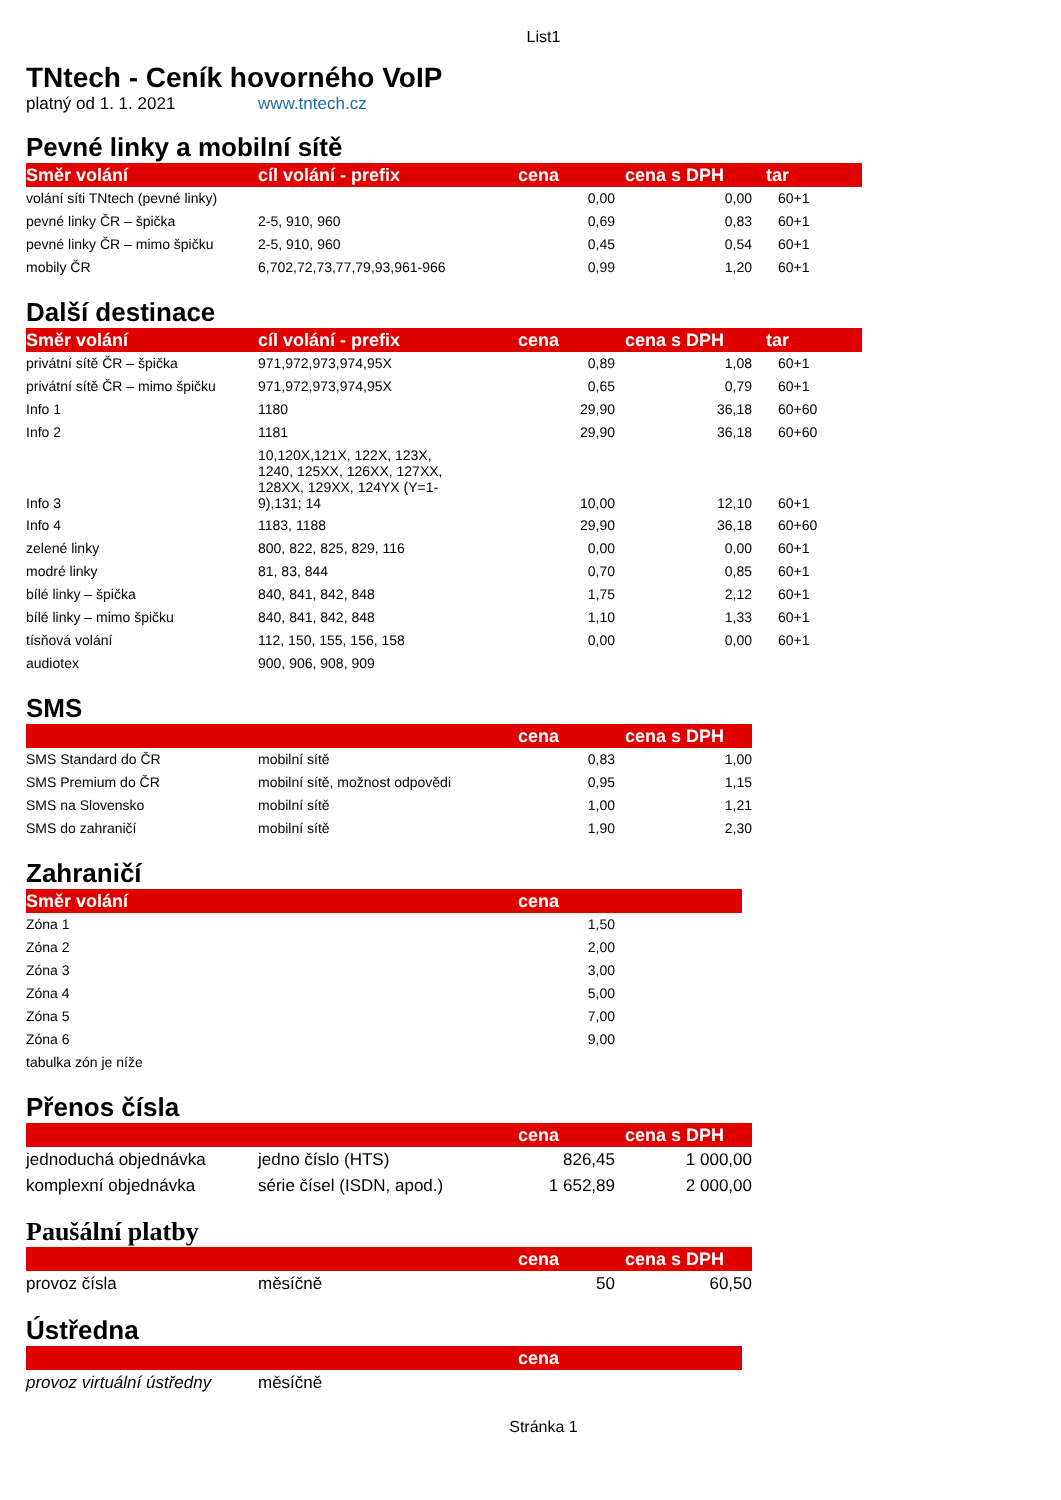List1
TNtech - Ceník hovorného VoIP
platný od 1. 1. 2021 www.tntech.cz
Pevné linky a mobilní sítě
| Směr volání | cíl volání - prefix | cena | cena s DPH | tar |
| --- | --- | --- | --- | --- |
| volání síti TNtech (pevné linky) | | 0,00 | 0,00 | 60+1 |
| pevné linky ČR – špička | 2-5, 910, 960 | 0,69 | 0,83 | 60+1 |
| pevné linky ČR – mimo špičku | 2-5, 910, 960 | 0,45 | 0,54 | 60+1 |
| mobily ČR | 6,702,72,73,77,79,93,961-966 | 0,99 | 1,20 | 60+1 |
Další destinace
| Směr volání | cíl volání - prefix | cena | cena s DPH | tar |
| --- | --- | --- | --- | --- |
| privátní sítě ČR – špička | 971,972,973,974,95X | 0,89 | 1,08 | 60+1 |
| privátní sítě ČR – mimo špičku | 971,972,973,974,95X | 0,65 | 0,79 | 60+1 |
| Info 1 | 1180 | 29,90 | 36,18 | 60+60 |
| Info 2 | 1181 | 29,90 | 36,18 | 60+60 |
| Info 3 | 10,120X,121X, 122X, 123X, 1240, 125XX, 126XX, 127XX, 128XX, 129XX, 124YX (Y=1- 9),131; 14 | 10,00 | 12,10 | 60+1 |
| Info 4 | 1183, 1188 | 29,90 | 36,18 | 60+60 |
| zelené linky | 800, 822, 825, 829, 116 | 0,00 | 0,00 | 60+1 |
| modré linky | 81, 83, 844 | 0,70 | 0,85 | 60+1 |
| bílé linky – špička | 840, 841, 842, 848 | 1,75 | 2,12 | 60+1 |
| bílé linky – mimo špičku | 840, 841, 842, 848 | 1,10 | 1,33 | 60+1 |
| tísňová volání | 112, 150, 155, 156, 158 | 0,00 | 0,00 | 60+1 |
| audiotex | 900, 906, 908, 909 | | | |
SMS
| | | cena | cena s DPH |
| --- | --- | --- | --- |
| SMS Standard do ČR | mobilní sítě | 0,83 | 1,00 |
| SMS Premium do ČR | mobilní sítě, možnost odpovědi | 0,95 | 1,15 |
| SMS na Slovensko | mobilní sítě | 1,00 | 1,21 |
| SMS do zahraničí | mobilní sítě | 1,90 | 2,30 |
Zahraničí
| Směr volání | | cena | |
| --- | --- | --- | --- |
| Zóna 1 | | 1,50 | |
| Zóna 2 | | 2,00 | |
| Zóna 3 | | 3,00 | |
| Zóna 4 | | 5,00 | |
| Zóna 5 | | 7,00 | |
| Zóna 6 | | 9,00 | |
| tabulka zón je níže | | | |
Přenos čísla
| | | cena | cena s DPH |
| --- | --- | --- | --- |
| jednoduchá objednávka | jedno číslo (HTS) | 826,45 | 1 000,00 |
| komplexní objednávka | série čísel (ISDN, apod.) | 1 652,89 | 2 000,00 |
Paušální platby
| | | cena | cena s DPH |
| --- | --- | --- | --- |
| provoz čísla | měsíčně | 50 | 60,50 |
Ústředna
| | | cena | |
| --- | --- | --- | --- |
| provoz virtuální ústředny | měsíčně | | |
Stránka 1